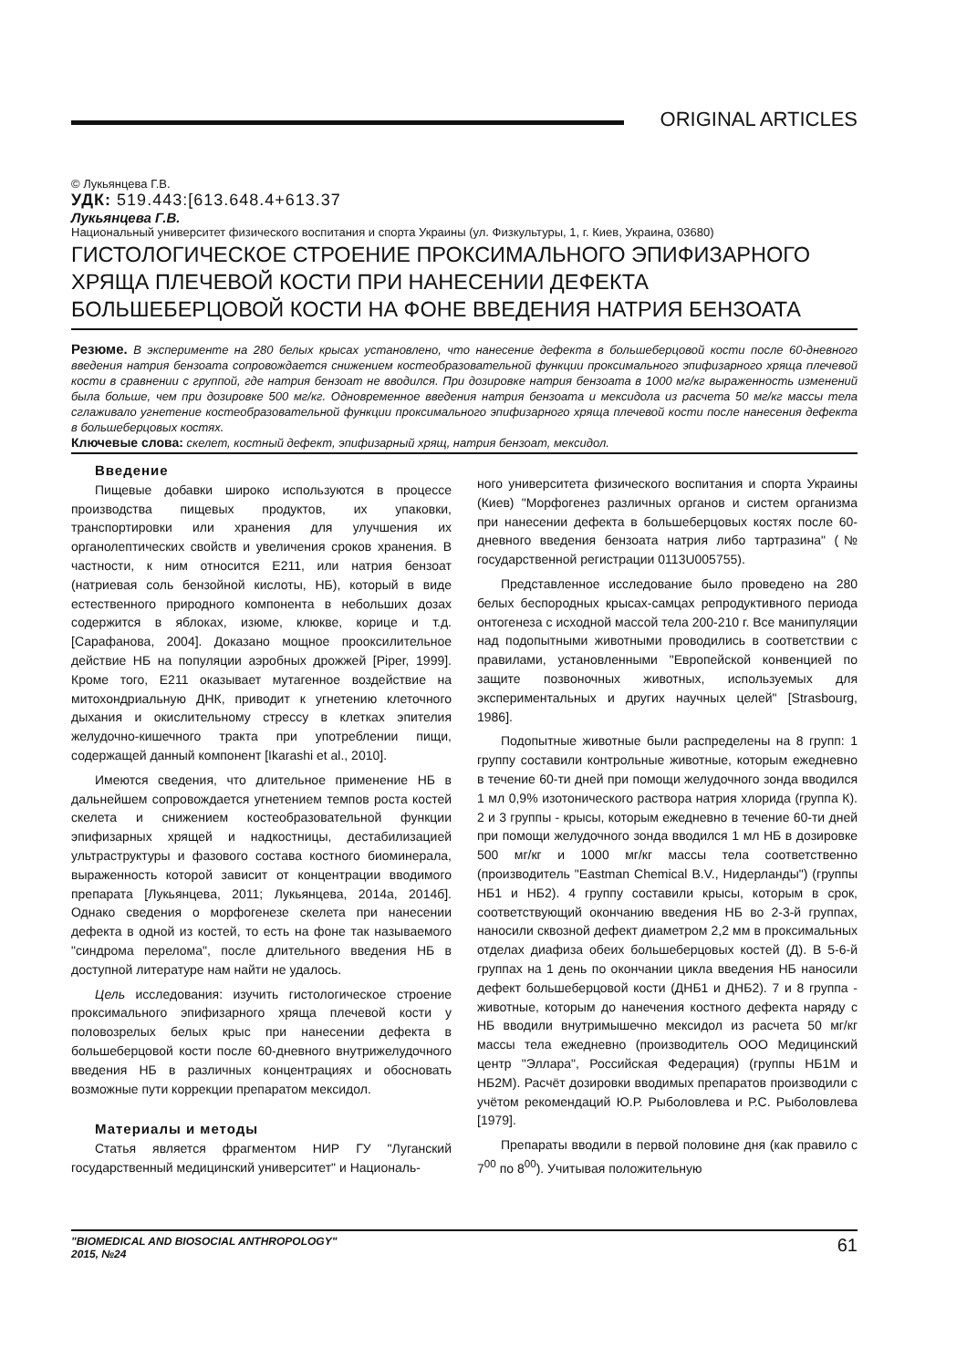ORIGINAL ARTICLES
© Лукьянцева Г.В.
УДК: 519.443:[613.648.4+613.37
Лукьянцева Г.В.
Национальный университет физического воспитания и спорта Украины (ул. Физкультуры, 1, г. Киев, Украина, 03680)
ГИСТОЛОГИЧЕСКОЕ СТРОЕНИЕ ПРОКСИМАЛЬНОГО ЭПИФИЗАРНОГО ХРЯЩА ПЛЕЧЕВОЙ КОСТИ ПРИ НАНЕСЕНИИ ДЕФЕКТА БОЛЬШЕБЕРЦОВОЙ КОСТИ НА ФОНЕ ВВЕДЕНИЯ НАТРИЯ БЕНЗОАТА
Резюме. В эксперименте на 280 белых крысах установлено, что нанесение дефекта в большеберцовой кости после 60-дневного введения натрия бензоата сопровождается снижением костеобразовательной функции проксимального эпифизарного хряща плечевой кости в сравнении с группой, где натрия бензоат не вводился. При дозировке натрия бензоата в 1000 мг/кг выраженность изменений была больше, чем при дозировке 500 мг/кг. Одновременное введения натрия бензоата и мексидола из расчета 50 мг/кг массы тела сглаживало угнетение костеобразовательной функции проксимального эпифизарного хряща плечевой кости после нанесения дефекта в большеберцовых костях.
Ключевые слова: скелет, костный дефект, эпифизарный хрящ, натрия бензоат, мексидол.
Введение
Пищевые добавки широко используются в процессе производства пищевых продуктов, их упаковки, транспортировки или хранения для улучшения их органолептических свойств и увеличения сроков хранения. В частности, к ним относится Е211, или натрия бензоат (натриевая соль бензойной кислоты, НБ), который в виде естественного природного компонента в небольших дозах содержится в яблоках, изюме, клюкве, корице и т.д. [Сарафанова, 2004]. Доказано мощное прооксилительное действие НБ на популяции аэробных дрожжей [Piper, 1999]. Кроме того, Е211 оказывает мутагенное воздействие на митохондриальную ДНК, приводит к угнетению клеточного дыхания и окислительному стрессу в клетках эпителия желудочно-кишечного тракта при употреблении пищи, содержащей данный компонент [Ikarashi et al., 2010].
Имеются сведения, что длительное применение НБ в дальнейшем сопровождается угнетением темпов роста костей скелета и снижением костеобразовательной функции эпифизарных хрящей и надкостницы, дестабилизацией ультраструктуры и фазового состава костного биоминерала, выраженность которой зависит от концентрации вводимого препарата [Лукьянцева, 2011; Лукьянцева, 2014а, 2014б]. Однако сведения о морфогенезе скелета при нанесении дефекта в одной из костей, то есть на фоне так называемого "синдрома перелома", после длительного введения НБ в доступной литературе нам найти не удалось.
Цель исследования: изучить гистологическое строение проксимального эпифизарного хряща плечевой кости у половозрелых белых крыс при нанесении дефекта в большеберцовой кости после 60-дневного внутрижелудочного введения НБ в различных концентрациях и обосновать возможные пути коррекции препаратом мексидол.
Материалы и методы
Статья является фрагментом НИР ГУ "Луганский государственный медицинский университет" и Националь-
ного университета физического воспитания и спорта Украины (Киев) "Морфогенез различных органов и систем организма при нанесении дефекта в большеберцовых костях после 60-дневного введения бензоата натрия либо тартразина" (№ государственной регистрации 0113U005755).
Представленное исследование было проведено на 280 белых беспородных крысах-самцах репродуктивного периода онтогенеза с исходной массой тела 200-210 г. Все манипуляции над подопытными животными проводились в соответствии с правилами, установленными "Европейской конвенцией по защите позвоночных животных, используемых для экспериментальных и других научных целей" [Strasbourg, 1986].
Подопытные животные были распределены на 8 групп: 1 группу составили контрольные животные, которым ежедневно в течение 60-ти дней при помощи желудочного зонда вводился 1 мл 0,9% изотонического раствора натрия хлорида (группа К). 2 и 3 группы - крысы, которым ежедневно в течение 60-ти дней при помощи желудочного зонда вводился 1 мл НБ в дозировке 500 мг/кг и 1000 мг/кг массы тела соответственно (производитель "Eastman Chemical B.V., Нидерланды") (группы НБ1 и НБ2). 4 группу составили крысы, которым в срок, соответствующий окончанию введения НБ во 2-3-й группах, наносили сквозной дефект диаметром 2,2 мм в проксимальных отделах диафиза обеих большеберцовых костей (Д). В 5-6-й группах на 1 день по окончании цикла введения НБ наносили дефект большеберцовой кости (ДНБ1 и ДНБ2). 7 и 8 группа - животные, которым до нанечения костного дефекта наряду с НБ вводили внутримышечно мексидол из расчета 50 мг/кг массы тела ежедневно (производитель ООО Медицинский центр "Эллара", Российская Федерация) (группы НБ1М и НБ2М). Расчёт дозировки вводимых препаратов производили с учётом рекомендаций Ю.Р. Рыболовлева и Р.С. Рыболовлева [1979].
Препараты вводили в первой половине дня (как правило с 7<sup>00</sup> по 8<sup>00</sup>). Учитывая положительную
"BIOMEDICAL AND BIOSOCIAL ANTHROPOLOGY"
2015, №24
61